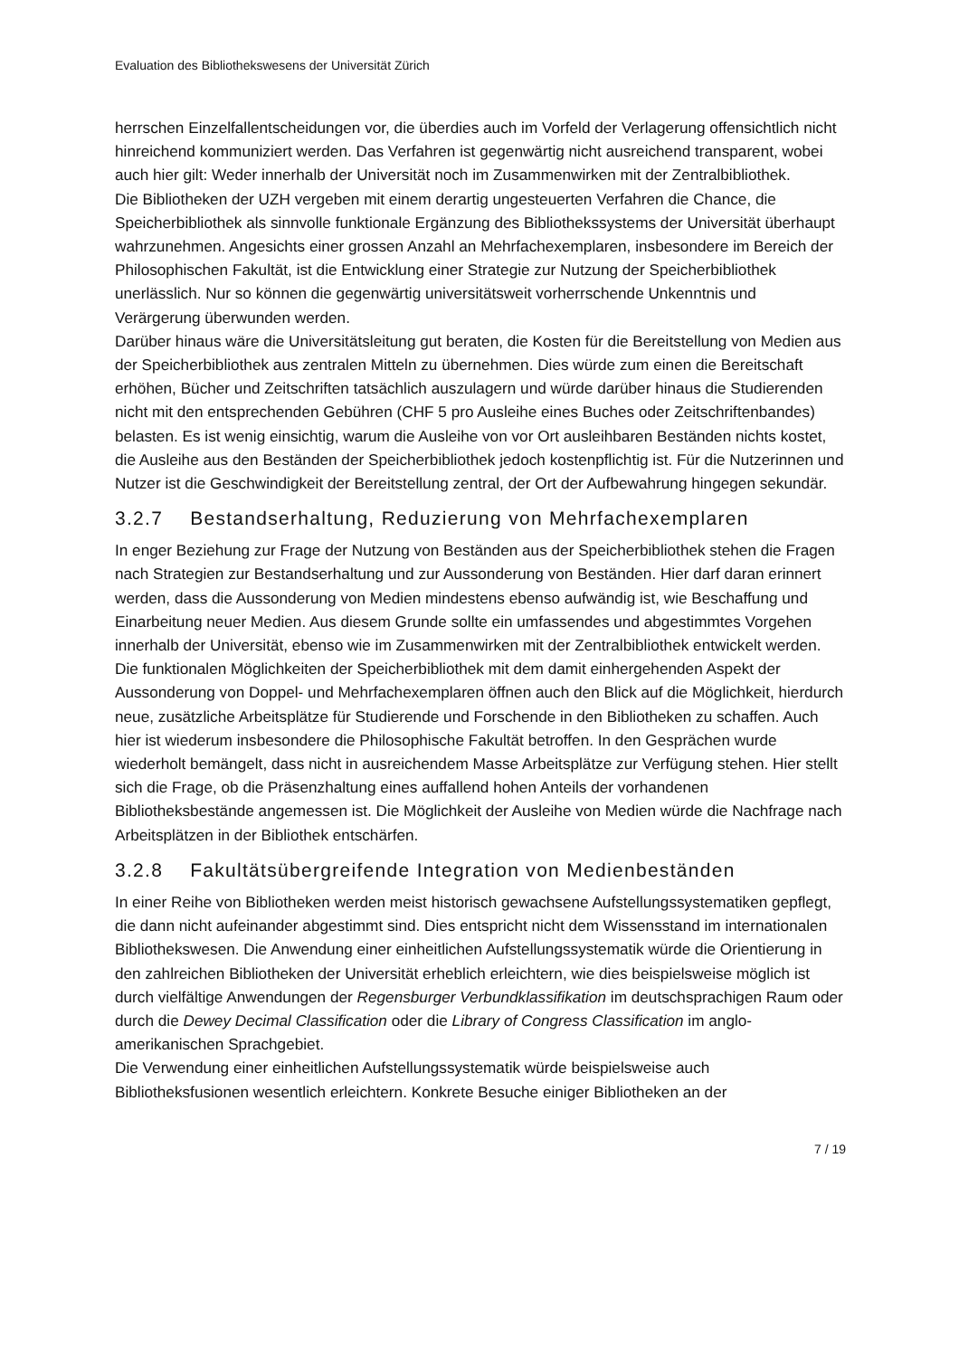Evaluation des Bibliothekswesens der Universität Zürich
herrschen Einzelfallentscheidungen vor, die überdies auch im Vorfeld der Verlagerung offensichtlich nicht hinreichend kommuniziert werden. Das Verfahren ist gegenwärtig nicht ausreichend transparent, wobei auch hier gilt: Weder innerhalb der Universität noch im Zusammenwirken mit der Zentralbibliothek.
Die Bibliotheken der UZH vergeben mit einem derartig ungesteuerten Verfahren die Chance, die Speicherbibliothek als sinnvolle funktionale Ergänzung des Bibliothekssystems der Universität überhaupt wahrzunehmen. Angesichts einer grossen Anzahl an Mehrfachexemplaren, insbesondere im Bereich der Philosophischen Fakultät, ist die Entwicklung einer Strategie zur Nutzung der Speicherbibliothek unerlässlich. Nur so können die gegenwärtig universitätsweit vorherrschende Unkenntnis und Verärgerung überwunden werden.
Darüber hinaus wäre die Universitätsleitung gut beraten, die Kosten für die Bereitstellung von Medien aus der Speicherbibliothek aus zentralen Mitteln zu übernehmen. Dies würde zum einen die Bereitschaft erhöhen, Bücher und Zeitschriften tatsächlich auszulagern und würde darüber hinaus die Studierenden nicht mit den entsprechenden Gebühren (CHF 5 pro Ausleihe eines Buches oder Zeitschriftenbandes) belasten. Es ist wenig einsichtig, warum die Ausleihe von vor Ort ausleihbaren Beständen nichts kostet, die Ausleihe aus den Beständen der Speicherbibliothek jedoch kostenpflichtig ist. Für die Nutzerinnen und Nutzer ist die Geschwindigkeit der Bereitstellung zentral, der Ort der Aufbewahrung hingegen sekundär.
3.2.7 Bestandserhaltung, Reduzierung von Mehrfachexemplaren
In enger Beziehung zur Frage der Nutzung von Beständen aus der Speicherbibliothek stehen die Fragen nach Strategien zur Bestandserhaltung und zur Aussonderung von Beständen. Hier darf daran erinnert werden, dass die Aussonderung von Medien mindestens ebenso aufwändig ist, wie Beschaffung und Einarbeitung neuer Medien. Aus diesem Grunde sollte ein umfassendes und abgestimmtes Vorgehen innerhalb der Universität, ebenso wie im Zusammenwirken mit der Zentralbibliothek entwickelt werden.
Die funktionalen Möglichkeiten der Speicherbibliothek mit dem damit einhergehenden Aspekt der Aussonderung von Doppel- und Mehrfachexemplaren öffnen auch den Blick auf die Möglichkeit, hierdurch neue, zusätzliche Arbeitsplätze für Studierende und Forschende in den Bibliotheken zu schaffen. Auch hier ist wiederum insbesondere die Philosophische Fakultät betroffen. In den Gesprächen wurde wiederholt bemängelt, dass nicht in aus­reichendem Masse Arbeitsplätze zur Verfügung stehen. Hier stellt sich die Frage, ob die Präsenzhaltung eines auffallend hohen Anteils der vorhandenen Bibliotheksbestände angemessen ist. Die Möglichkeit der Ausleihe von Medien würde die Nachfrage nach Arbeitsplätzen in der Bibliothek entschärfen.
3.2.8 Fakultätsübergreifende Integration von Medienbeständen
In einer Reihe von Bibliotheken werden meist historisch gewachsene Aufstellungs­systematiken gepflegt, die dann nicht aufeinander abgestimmt sind. Dies entspricht nicht dem Wissensstand im internationalen Bibliothekswesen. Die Anwendung einer einheitlichen Aufstellungssystematik würde die Orientierung in den zahlreichen Bibliotheken der Universität erheblich erleichtern, wie dies beispielsweise möglich ist durch vielfältige Anwendungen der Regensburger Verbundklassifikation im deutschsprachigen Raum oder durch die Dewey Decimal Classification oder die Library of Congress Classification im anglo­amerikanischen Sprachgebiet.
Die Verwendung einer einheitlichen Aufstellungssystematik würde beispielsweise auch Bibliotheksfusionen wesentlich erleichtern. Konkrete Besuche einiger Bibliotheken an der
7 / 19